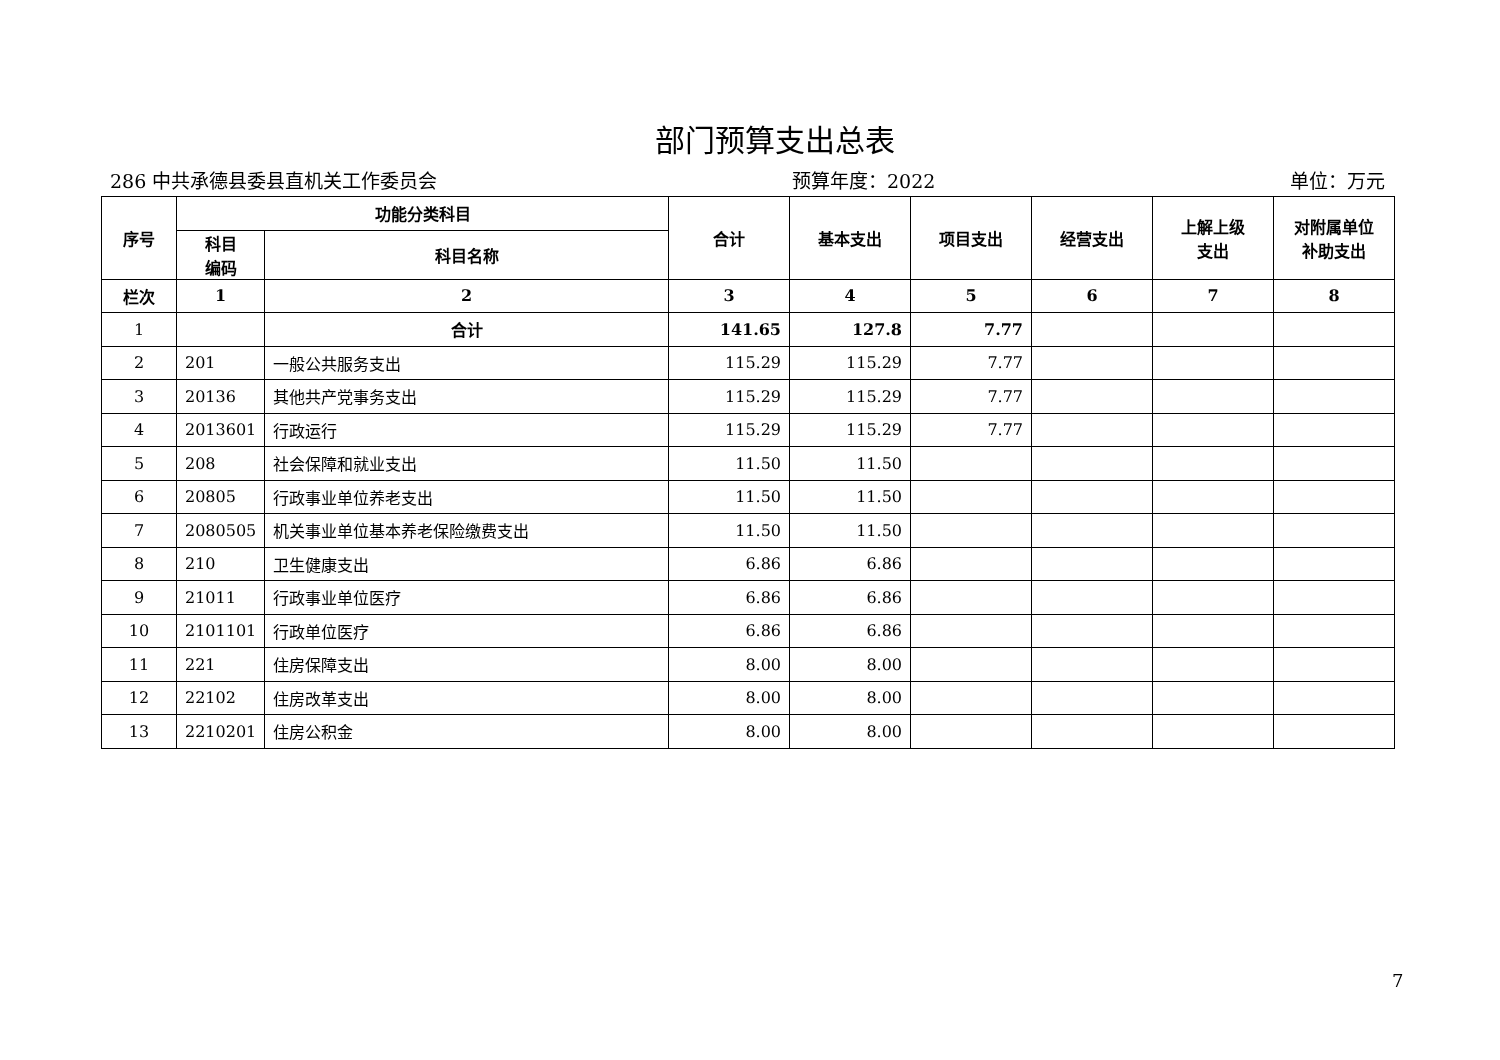部门预算支出总表
286 中共承德县委县直机关工作委员会 预算年度：2022 单位：万元
| 序号 | 功能分类科目 | | 合计 | 基本支出 | 项目支出 | 经营支出 | 上解上级 支出 | 对附属单位 补助支出 |
| --- | --- | --- | --- | --- | --- | --- | --- | --- |
| | 科目 编码 | 科目名称 | | | | | | |
| 栏次 | 1 | 2 | 3 | 4 | 5 | 6 | 7 | 8 |
| 1 | | 合计 | 141.65 | 127.8 | 7.77 | | | |
| 2 | 201 | 一般公共服务支出 | 115.29 | 115.29 | 7.77 | | | |
| 3 | 20136 | 其他共产党事务支出 | 115.29 | 115.29 | 7.77 | | | |
| 4 | 2013601 | 行政运行 | 115.29 | 115.29 | 7.77 | | | |
| 5 | 208 | 社会保障和就业支出 | 11.50 | 11.50 | | | | |
| 6 | 20805 | 行政事业单位养老支出 | 11.50 | 11.50 | | | | |
| 7 | 2080505 | 机关事业单位基本养老保险缴费支出 | 11.50 | 11.50 | | | | |
| 8 | 210 | 卫生健康支出 | 6.86 | 6.86 | | | | |
| 9 | 21011 | 行政事业单位医疗 | 6.86 | 6.86 | | | | |
| 10 | 2101101 | 行政单位医疗 | 6.86 | 6.86 | | | | |
| 11 | 221 | 住房保障支出 | 8.00 | 8.00 | | | | |
| 12 | 22102 | 住房改革支出 | 8.00 | 8.00 | | | | |
| 13 | 2210201 | 住房公积金 | 8.00 | 8.00 | | | | |
7